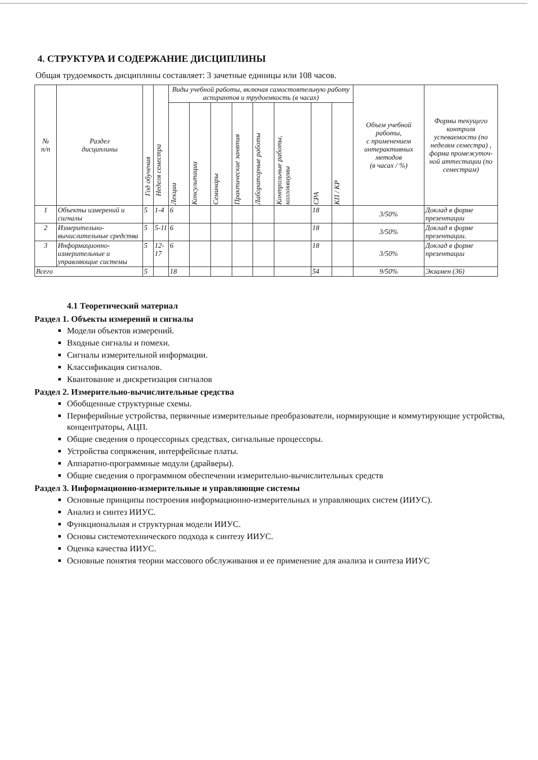4. СТРУКТУРА И СОДЕРЖАНИЕ ДИСЦИПЛИНЫ
Общая трудоемкость дисциплины составляет: 3 зачетные единицы или 108 часов.
| № п/п | Раздел дисциплины | Год обучения | Неделя семестра | Виды учебной работы, включая самостоятельную работу аспирантов и трудоемкость (в часах) | | | | | | | | Объем учебной работы, с применением интерактивных методов (в часах / %) | Формы текущего контроля успеваемости (по неделям семестра) , форма промежуточ-ной аттестации (по семестрам) |
| --- | --- | --- | --- | --- | --- | --- | --- | --- | --- | --- | --- | --- | --- |
| | | | | Лекции | Консультации | Семинары | Практические занятия | Лабораторные работы | Контрольные работы, коллоквиумы | СРА | КП / КР | | |
| 1 | Объекты измерений и сигналы | 5 | 1-4 | 6 | | | | | | 18 | | 3/50% | Доклад в форме презентации |
| 2 | Измерительно-вычислительные средства | 5 | 5-11 | 6 | | | | | | 18 | | 3/50% | Доклад в форме презентации. |
| 3 | Информационно-измерительные и управляющие системы | 5 | 12-17 | 6 | | | | | | 18 | | 3/50% | Доклад в форме презентации |
| Всего | | 5 | | 18 | | | | | | 54 | | 9/50% | Экзамен (36) |
4.1 Теоретический материал
Раздел 1. Объекты измерений и сигналы
Модели объектов измерений.
Входные сигналы и помехи.
Сигналы измерительной информации.
Классификация сигналов.
Квантование и дискретизация сигналов
Раздел 2. Измерительно-вычислительные средства
Обобщенные структурные схемы.
Периферийные устройства, первичные измерительные преобразователи, нормирующие и коммутирующие устройства, концентраторы, АЦП.
Общие сведения о процессорных средствах, сигнальные процессоры.
Устройства сопряжения, интерфейсные платы.
Аппаратно-программные модули (драйверы).
Общие сведения о программном обеспечении измерительно-вычислительных средств
Раздел 3. Информационно-измерительные и управляющие системы
Основные принципы построения информационно-измерительных и управляющих систем (ИИУС).
Анализ и синтез ИИУС.
Функциональная и структурная модели ИИУС.
Основы системотехнического подхода к синтезу ИИУС.
Оценка качества ИИУС.
Основные понятия теории массового обслуживания и ее применение для анализа и синтеза ИИУС